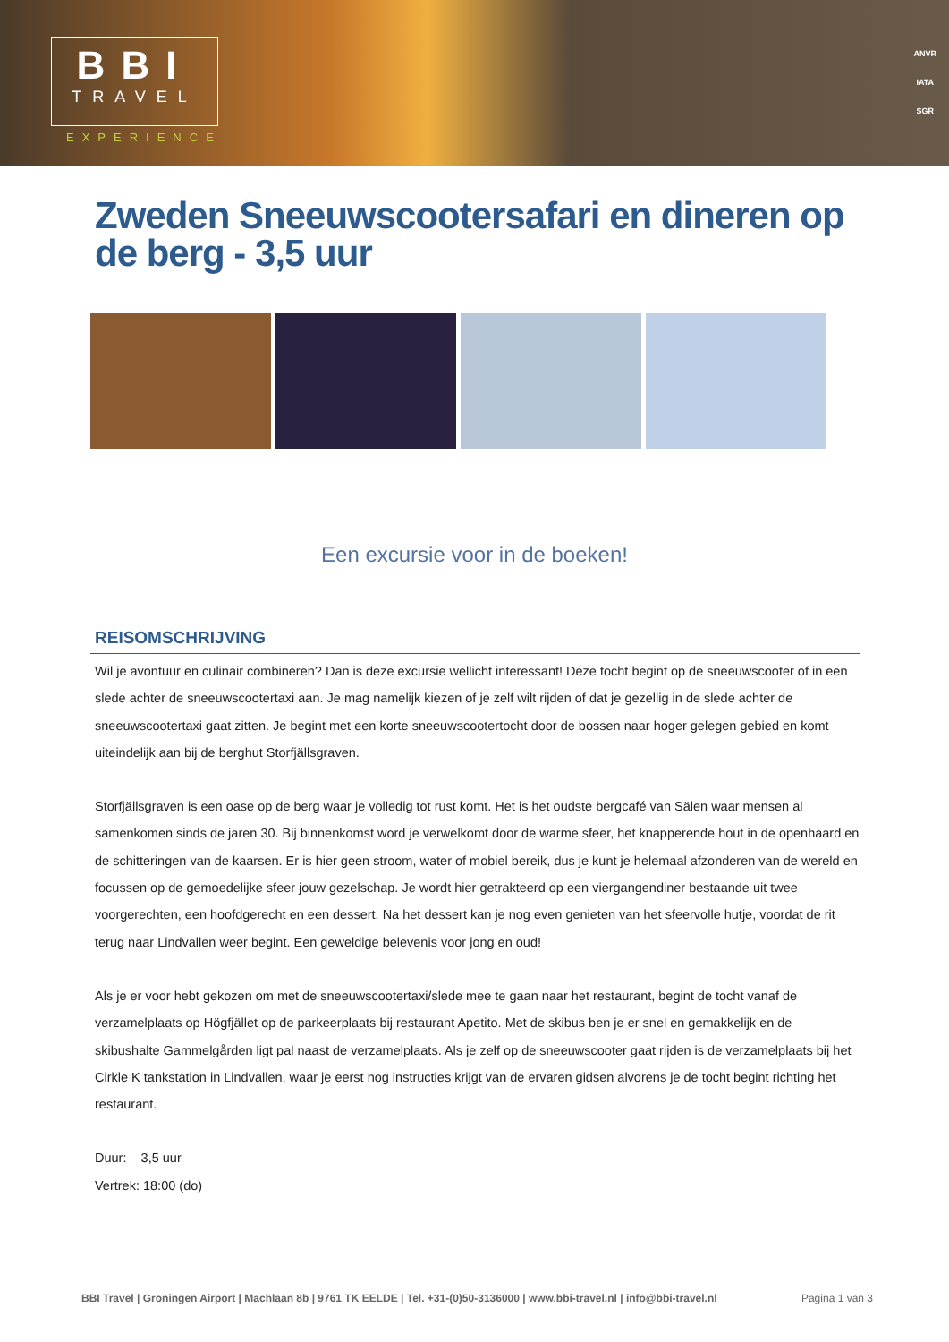BBI
TRAVEL
EXPERIENCE
ANVR
IATA
SGR
Zweden Sneeuwscootersafari en dineren op de berg - 3,5 uur
Een excursie voor in de boeken!
REISOMSCHRIJVING
Wil je avontuur en culinair combineren? Dan is deze excursie wellicht interessant! Deze tocht begint op de sneeuwscooter of in een slede achter de sneeuwscootertaxi aan. Je mag namelijk kiezen of je zelf wilt rijden of dat je gezellig in de slede achter de sneeuwscootertaxi gaat zitten. Je begint met een korte sneeuwscootertocht door de bossen naar hoger gelegen gebied en komt uiteindelijk aan bij de berghut Storfjällsgraven.
Storfjällsgraven is een oase op de berg waar je volledig tot rust komt. Het is het oudste bergcafé van Sälen waar mensen al samenkomen sinds de jaren 30. Bij binnenkomst word je verwelkomt door de warme sfeer, het knapperende hout in de openhaard en de schitteringen van de kaarsen. Er is hier geen stroom, water of mobiel bereik, dus je kunt je helemaal afzonderen van de wereld en focussen op de gemoedelijke sfeer jouw gezelschap. Je wordt hier getrakteerd op een viergangendiner bestaande uit twee voorgerechten, een hoofdgerecht en een dessert. Na het dessert kan je nog even genieten van het sfeervolle hutje, voordat de rit terug naar Lindvallen weer begint. Een geweldige belevenis voor jong en oud!
Als je er voor hebt gekozen om met de sneeuwscootertaxi/slede mee te gaan naar het restaurant, begint de tocht vanaf de verzamelplaats op Högfjället op de parkeerplaats bij restaurant Apetito. Met de skibus ben je er snel en gemakkelijk en de skibushalte Gammelgården ligt pal naast de verzamelplaats. Als je zelf op de sneeuwscooter gaat rijden is de verzamelplaats bij het Cirkle K tankstation in Lindvallen, waar je eerst nog instructies krijgt van de ervaren gidsen alvorens je de tocht begint richting het restaurant.
Duur: 3,5 uur
Vertrek: 18:00 (do)
BBI Travel | Groningen Airport | Machlaan 8b | 9761 TK EELDE | Tel. +31-(0)50-3136000 | www.bbi-travel.nl | info@bbi-travel.nl Pagina 1 van 3